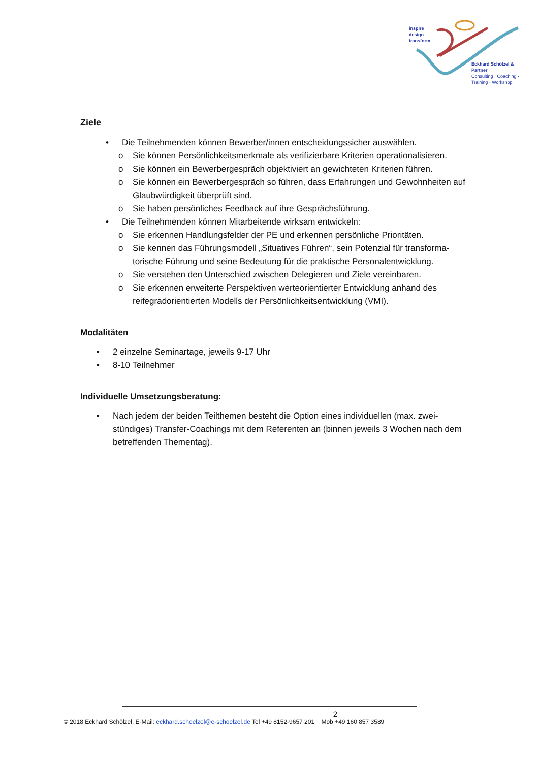inspire
design
transform
Eckhard Schölzel & Partner
Consulting · Coaching ·
Training · Workshop
Ziele
• Die Teilnehmenden können Bewerber/innen entscheidungssicher auswählen.
o Sie können Persönlichkeitsmerkmale als verifizierbare Kriterien operationalisieren.
o Sie können ein Bewerbergespräch objektiviert an gewichteten Kriterien führen.
o Sie können ein Bewerbergespräch so führen, dass Erfahrungen und Gewohnheiten auf Glaubwürdigkeit überprüft sind.
o Sie haben persönliches Feedback auf ihre Gesprächsführung.
• Die Teilnehmenden können Mitarbeitende wirksam entwickeln:
o Sie erkennen Handlungsfelder der PE und erkennen persönliche Prioritäten.
o Sie kennen das Führungsmodell „Situatives Führen“, sein Potenzial für transforma-torische Führung und seine Bedeutung für die praktische Personalentwicklung.
o Sie verstehen den Unterschied zwischen Delegieren und Ziele vereinbaren.
o Sie erkennen erweiterte Perspektiven werteorientierter Entwicklung anhand des reifegradorientierten Modells der Persönlichkeitsentwicklung (VMI).
Modalitäten
• 2 einzelne Seminartage, jeweils 9-17 Uhr
• 8-10 Teilnehmer
Individuelle Umsetzungsberatung:
• Nach jedem der beiden Teilthemen besteht die Option eines individuellen (max. zwei-stündiges) Transfer-Coachings mit dem Referenten an (binnen jeweils 3 Wochen nach dem betreffenden Thementag).
2
© 2018 Eckhard Schölzel, E-Mail: eckhard.schoelzel@e-schoelzel.de Tel +49 8152-9657 201 Mob +49 160 857 3589